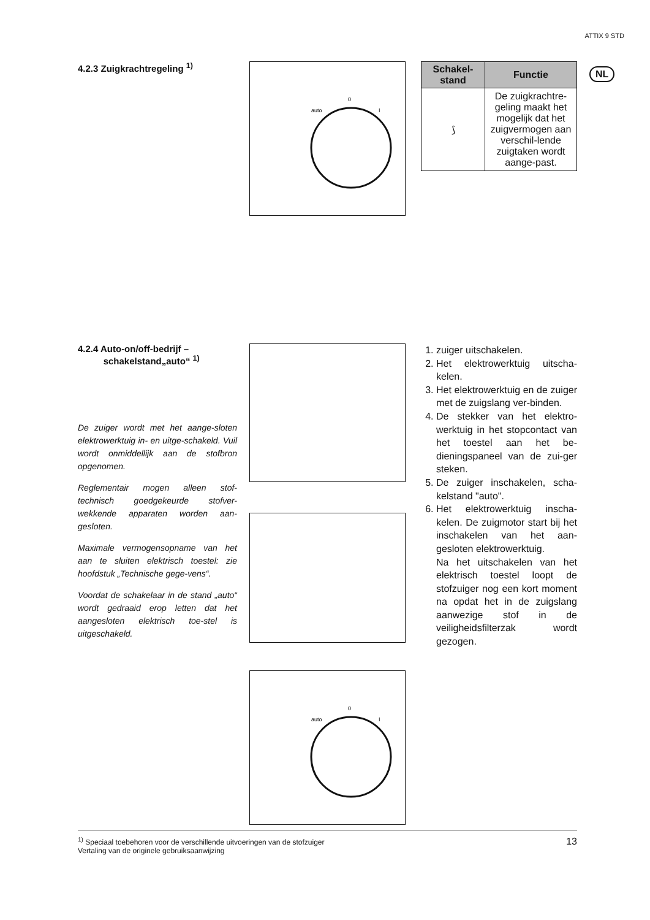ATTIX 9 STD
NL
4.2.3 Zuigkrachtregeling <sup>1)</sup>
0
auto
I
| Schakel- stand | Functie |
| --- | --- |
| ⟆ | De zuigkrachtre-geling maakt het mogelijk dat het zuigvermogen aan verschil-lende zuigtaken wordt aange-past. |
4.2.4 Auto-on/off-bedrijf –
schakelstand„auto“ <sup>1)</sup>
De zuiger wordt met het aange-sloten elektrowerktuig in- en uitge-schakeld. Vuil wordt onmiddellijk aan de stofbron opgenomen.
Reglementair mogen alleen stof-technisch goedgekeurde stofver-wekkende apparaten worden aan-gesloten.
Maximale vermogensopname van het aan te sluiten elektrisch toestel: zie hoofdstuk „Technische gege-vens“.
Voordat de schakelaar in de stand „auto“ wordt gedraaid erop letten dat het aangesloten elektrisch toe-stel is uitgeschakeld.
0
auto
I
1. zuiger uitschakelen.
2. Het elektrowerktuig uitscha-kelen.
3. Het elektrowerktuig en de zuiger met de zuigslang ver-binden.
4. De stekker van het elektro-werktuig in het stopcontact van het toestel aan het be-dieningspaneel van de zui-ger steken.
5. De zuiger inschakelen, scha-kelstand "auto".
6. Het elektrowerktuig inscha-kelen. De zuigmotor start bij het inschakelen van het aan-gesloten elektrowerktuig.
Na het uitschakelen van het elektrisch toestel loopt de stofzuiger nog een kort moment na opdat het in de zuigslang aanwezige stof in de veiligheidsfilterzak wordt gezogen.
<sup>1)</sup> Speciaal toebehoren voor de verschillende uitvoeringen van de stofzuiger
Vertaling van de originele gebruiksaanwijzing
13